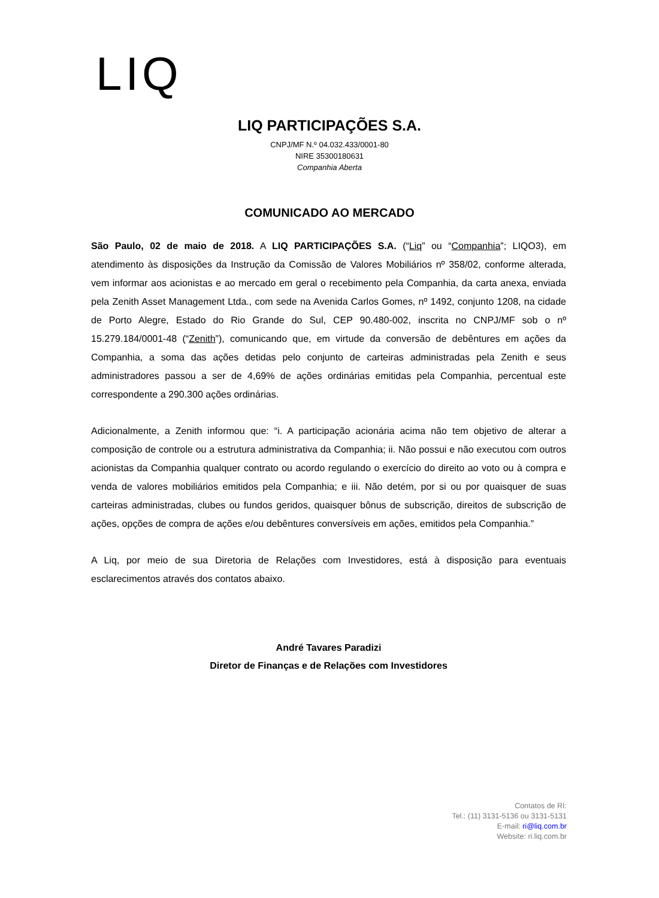LIQ
LIQ PARTICIPAÇÕES S.A.
CNPJ/MF N.º 04.032.433/0001-80
NIRE 35300180631
Companhia Aberta
COMUNICADO AO MERCADO
São Paulo, 02 de maio de 2018. A LIQ PARTICIPAÇÕES S.A. (“Liq” ou “Companhia”; LIQO3), em atendimento às disposições da Instrução da Comissão de Valores Mobiliários nº 358/02, conforme alterada, vem informar aos acionistas e ao mercado em geral o recebimento pela Companhia, da carta anexa, enviada pela Zenith Asset Management Ltda., com sede na Avenida Carlos Gomes, nº 1492, conjunto 1208, na cidade de Porto Alegre, Estado do Rio Grande do Sul, CEP 90.480-002, inscrita no CNPJ/MF sob o nº 15.279.184/0001-48 (“Zenith”), comunicando que, em virtude da conversão de debêntures em ações da Companhia, a soma das ações detidas pelo conjunto de carteiras administradas pela Zenith e seus administradores passou a ser de 4,69% de ações ordinárias emitidas pela Companhia, percentual este correspondente a 290.300 ações ordinárias.
Adicionalmente, a Zenith informou que: “i. A participação acionária acima não tem objetivo de alterar a composição de controle ou a estrutura administrativa da Companhia; ii. Não possui e não executou com outros acionistas da Companhia qualquer contrato ou acordo regulando o exercício do direito ao voto ou à compra e venda de valores mobiliários emitidos pela Companhia; e iii. Não detém, por si ou por quaisquer de suas carteiras administradas, clubes ou fundos geridos, quaisquer bônus de subscrição, direitos de subscrição de ações, opções de compra de ações e/ou debêntures conversíveis em ações, emitidos pela Companhia.”
A Liq, por meio de sua Diretoria de Relações com Investidores, está à disposição para eventuais esclarecimentos através dos contatos abaixo.
André Tavares Paradizi
Diretor de Finanças e de Relações com Investidores
Contatos de RI:
Tel.: (11) 3131-5136 ou 3131-5131
E-mail: ri@liq.com.br
Website: ri.liq.com.br